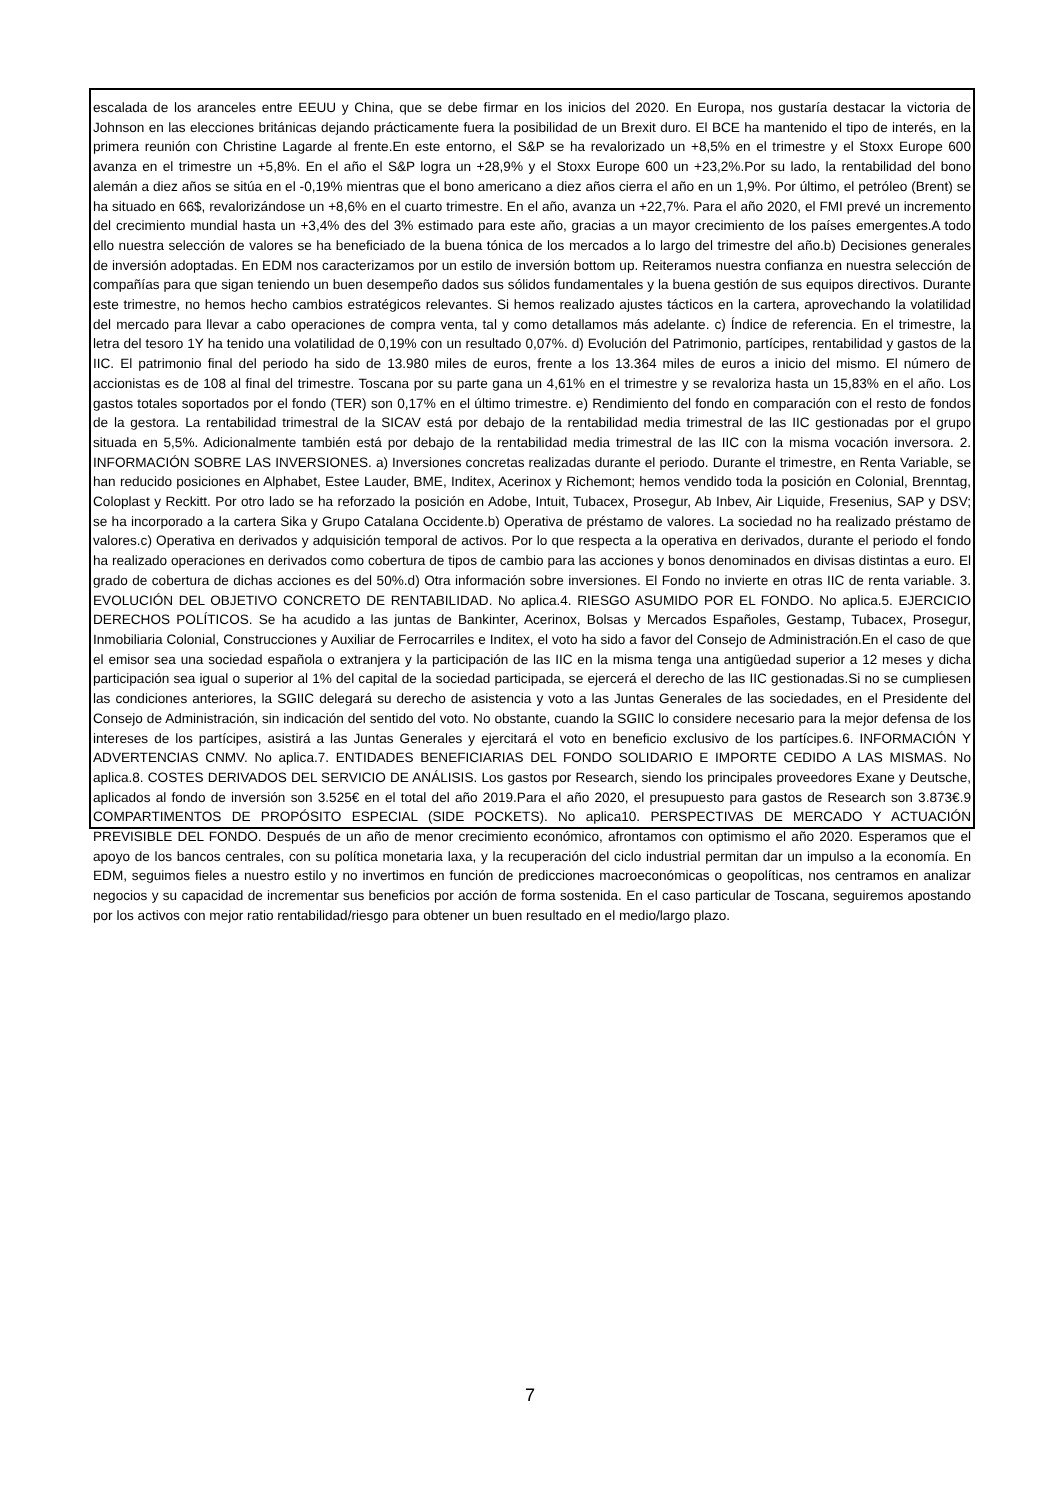escalada de los aranceles entre EEUU y China, que se debe firmar en los inicios del 2020. En Europa, nos gustaría destacar la victoria de Johnson en las elecciones británicas dejando prácticamente fuera la posibilidad de un Brexit duro. El BCE ha mantenido el tipo de interés, en la primera reunión con Christine Lagarde al frente.En este entorno, el S&P se ha revalorizado un +8,5% en el trimestre y el Stoxx Europe 600 avanza en el trimestre un +5,8%. En el año el S&P logra un +28,9% y el Stoxx Europe 600 un +23,2%.Por su lado, la rentabilidad del bono alemán a diez años se sitúa en el -0,19% mientras que el bono americano a diez años cierra el año en un 1,9%. Por último, el petróleo (Brent) se ha situado en 66$, revalorizándose un +8,6% en el cuarto trimestre. En el año, avanza un +22,7%. Para el año 2020, el FMI prevé un incremento del crecimiento mundial hasta un +3,4% des del 3% estimado para este año, gracias a un mayor crecimiento de los países emergentes.A todo ello nuestra selección de valores se ha beneficiado de la buena tónica de los mercados a lo largo del trimestre del año.b) Decisiones generales de inversión adoptadas. En EDM nos caracterizamos por un estilo de inversión bottom up. Reiteramos nuestra confianza en nuestra selección de compañías para que sigan teniendo un buen desempeño dados sus sólidos fundamentales y la buena gestión de sus equipos directivos. Durante este trimestre, no hemos hecho cambios estratégicos relevantes. Si hemos realizado ajustes tácticos en la cartera, aprovechando la volatilidad del mercado para llevar a cabo operaciones de compra venta, tal y como detallamos más adelante. c) Índice de referencia. En el trimestre, la letra del tesoro 1Y ha tenido una volatilidad de 0,19% con un resultado 0,07%. d) Evolución del Patrimonio, partícipes, rentabilidad y gastos de la IIC. El patrimonio final del periodo ha sido de 13.980 miles de euros, frente a los 13.364 miles de euros a inicio del mismo. El número de accionistas es de 108 al final del trimestre. Toscana por su parte gana un 4,61% en el trimestre y se revaloriza hasta un 15,83% en el año. Los gastos totales soportados por el fondo (TER) son 0,17% en el último trimestre. e) Rendimiento del fondo en comparación con el resto de fondos de la gestora. La rentabilidad trimestral de la SICAV está por debajo de la rentabilidad media trimestral de las IIC gestionadas por el grupo situada en 5,5%. Adicionalmente también está por debajo de la rentabilidad media trimestral de las IIC con la misma vocación inversora. 2. INFORMACIÓN SOBRE LAS INVERSIONES. a) Inversiones concretas realizadas durante el periodo. Durante el trimestre, en Renta Variable, se han reducido posiciones en Alphabet, Estee Lauder, BME, Inditex, Acerinox y Richemont; hemos vendido toda la posición en Colonial, Brenntag, Coloplast y Reckitt. Por otro lado se ha reforzado la posición en Adobe, Intuit, Tubacex, Prosegur, Ab Inbev, Air Liquide, Fresenius, SAP y DSV; se ha incorporado a la cartera Sika y Grupo Catalana Occidente.b) Operativa de préstamo de valores. La sociedad no ha realizado préstamo de valores.c) Operativa en derivados y adquisición temporal de activos. Por lo que respecta a la operativa en derivados, durante el periodo el fondo ha realizado operaciones en derivados como cobertura de tipos de cambio para las acciones y bonos denominados en divisas distintas a euro. El grado de cobertura de dichas acciones es del 50%.d) Otra información sobre inversiones. El Fondo no invierte en otras IIC de renta variable. 3. EVOLUCIÓN DEL OBJETIVO CONCRETO DE RENTABILIDAD. No aplica.4. RIESGO ASUMIDO POR EL FONDO. No aplica.5. EJERCICIO DERECHOS POLÍTICOS. Se ha acudido a las juntas de Bankinter, Acerinox, Bolsas y Mercados Españoles, Gestamp, Tubacex, Prosegur, Inmobiliaria Colonial, Construcciones y Auxiliar de Ferrocarriles e Inditex, el voto ha sido a favor del Consejo de Administración.En el caso de que el emisor sea una sociedad española o extranjera y la participación de las IIC en la misma tenga una antigüedad superior a 12 meses y dicha participación sea igual o superior al 1% del capital de la sociedad participada, se ejercerá el derecho de las IIC gestionadas.Si no se cumpliesen las condiciones anteriores, la SGIIC delegará su derecho de asistencia y voto a las Juntas Generales de las sociedades, en el Presidente del Consejo de Administración, sin indicación del sentido del voto. No obstante, cuando la SGIIC lo considere necesario para la mejor defensa de los intereses de los partícipes, asistirá a las Juntas Generales y ejercitará el voto en beneficio exclusivo de los partícipes.6. INFORMACIÓN Y ADVERTENCIAS CNMV. No aplica.7. ENTIDADES BENEFICIARIAS DEL FONDO SOLIDARIO E IMPORTE CEDIDO A LAS MISMAS. No aplica.8. COSTES DERIVADOS DEL SERVICIO DE ANÁLISIS. Los gastos por Research, siendo los principales proveedores Exane y Deutsche, aplicados al fondo de inversión son 3.525€ en el total del año 2019.Para el año 2020, el presupuesto para gastos de Research son 3.873€.9 COMPARTIMENTOS DE PROPÓSITO ESPECIAL (SIDE POCKETS). No aplica10. PERSPECTIVAS DE MERCADO Y ACTUACIÓN PREVISIBLE DEL FONDO. Después de un año de menor crecimiento económico, afrontamos con optimismo el año 2020. Esperamos que el apoyo de los bancos centrales, con su política monetaria laxa, y la recuperación del ciclo industrial permitan dar un impulso a la economía. En EDM, seguimos fieles a nuestro estilo y no invertimos en función de predicciones macroeconómicas o geopolíticas, nos centramos en analizar negocios y su capacidad de incrementar sus beneficios por acción de forma sostenida. En el caso particular de Toscana, seguiremos apostando por los activos con mejor ratio rentabilidad/riesgo para obtener un buen resultado en el medio/largo plazo.
7